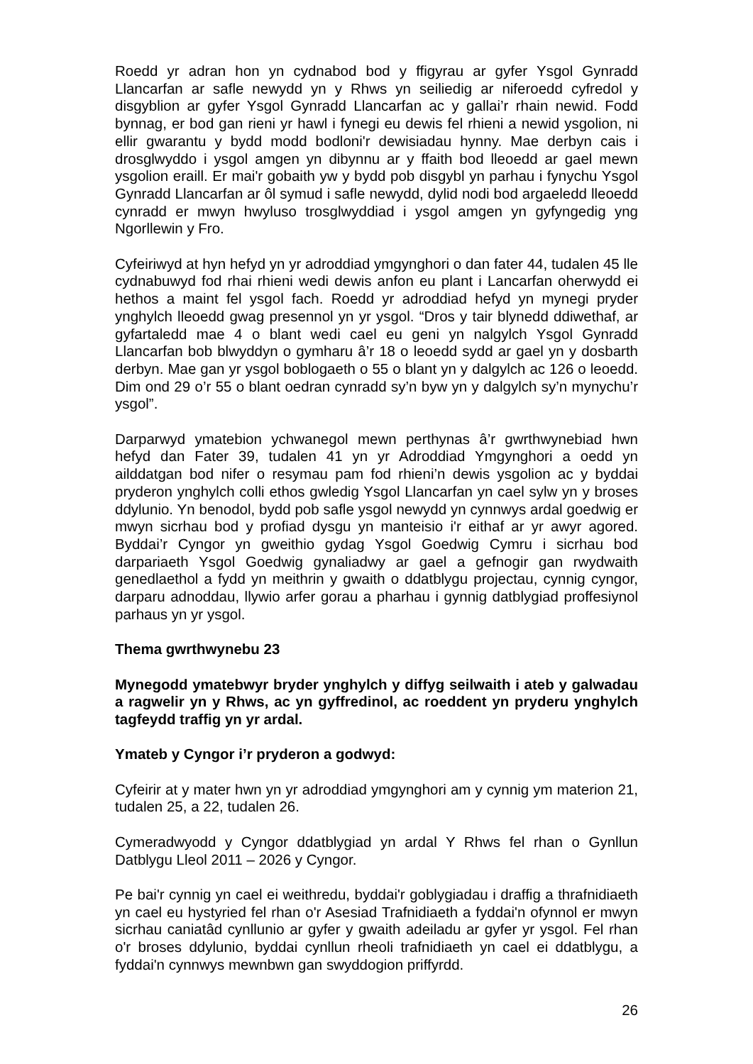Roedd yr adran hon yn cydnabod bod y ffigyrau ar gyfer Ysgol Gynradd Llancarfan ar safle newydd yn y Rhws yn seiliedig ar niferoedd cyfredol y disgyblion ar gyfer Ysgol Gynradd Llancarfan ac y gallai’r rhain newid. Fodd bynnag, er bod gan rieni yr hawl i fynegi eu dewis fel rhieni a newid ysgolion, ni ellir gwarantu y bydd modd bodloni'r dewisiadau hynny. Mae derbyn cais i drosglwyddo i ysgol amgen yn dibynnu ar y ffaith bod lleoedd ar gael mewn ysgolion eraill. Er mai'r gobaith yw y bydd pob disgybl yn parhau i fynychu Ysgol Gynradd Llancarfan ar ôl symud i safle newydd, dylid nodi bod argaeledd lleoedd cynradd er mwyn hwyluso trosglwyddiad i ysgol amgen yn gyfyngedig yng Ngorllewin y Fro.
Cyfeiriwyd at hyn hefyd yn yr adroddiad ymgynghori o dan fater 44, tudalen 45 lle cydnabuwyd fod rhai rhieni wedi dewis anfon eu plant i Lancarfan oherwydd ei hethos a maint fel ysgol fach. Roedd yr adroddiad hefyd yn mynegi pryder ynghylch lleoedd gwag presennol yn yr ysgol. “Dros y tair blynedd ddiwethaf, ar gyfartaledd mae 4 o blant wedi cael eu geni yn nalgylch Ysgol Gynradd Llancarfan bob blwyddyn o gymharu â’r 18 o leoedd sydd ar gael yn y dosbarth derbyn. Mae gan yr ysgol boblogaeth o 55 o blant yn y dalgylch ac 126 o leoedd. Dim ond 29 o’r 55 o blant oedran cynradd sy’n byw yn y dalgylch sy’n mynychu’r ysgol”.
Darparwyd ymatebion ychwanegol mewn perthynas â’r gwrthwynebiad hwn hefyd dan Fater 39, tudalen 41 yn yr Adroddiad Ymgynghori a oedd yn ailddatgan bod nifer o resymau pam fod rhieni’n dewis ysgolion ac y byddai pryderon ynghylch colli ethos gwledig Ysgol Llancarfan yn cael sylw yn y broses ddylunio. Yn benodol, bydd pob safle ysgol newydd yn cynnwys ardal goedwig er mwyn sicrhau bod y profiad dysgu yn manteisio i'r eithaf ar yr awyr agored. Byddai’r Cyngor yn gweithio gydag Ysgol Goedwig Cymru i sicrhau bod darpariaeth Ysgol Goedwig gynaliadwy ar gael a gefnogir gan rwydwaith genedlaethol a fydd yn meithrin y gwaith o ddatblygu projectau, cynnig cyngor, darparu adnoddau, llywio arfer gorau a pharhau i gynnig datblygiad proffesiynol parhaus yn yr ysgol.
Thema gwrthwynebu 23
Mynegodd ymatebwyr bryder ynghylch y diffyg seilwaith i ateb y galwadau a ragwelir yn y Rhws, ac yn gyffredinol, ac roeddent yn pryderu ynghylch tagfeydd traffig yn yr ardal.
Ymateb y Cyngor i’r pryderon a godwyd:
Cyfeirir at y mater hwn yn yr adroddiad ymgynghori am y cynnig ym materion 21, tudalen 25, a 22, tudalen 26.
Cymeradwyodd y Cyngor ddatblygiad yn ardal Y Rhws fel rhan o Gynllun Datblygu Lleol 2011 – 2026 y Cyngor.
Pe bai'r cynnig yn cael ei weithredu, byddai'r goblygiadau i draffig a thrafnidiaeth yn cael eu hystyried fel rhan o'r Asesiad Trafnidiaeth a fyddai'n ofynnol er mwyn sicrhau caniatâd cynllunio ar gyfer y gwaith adeiladu ar gyfer yr ysgol. Fel rhan o'r broses ddylunio, byddai cynllun rheoli trafnidiaeth yn cael ei ddatblygu, a fyddai'n cynnwys mewnbwn gan swyddogion priffyrdd.
26